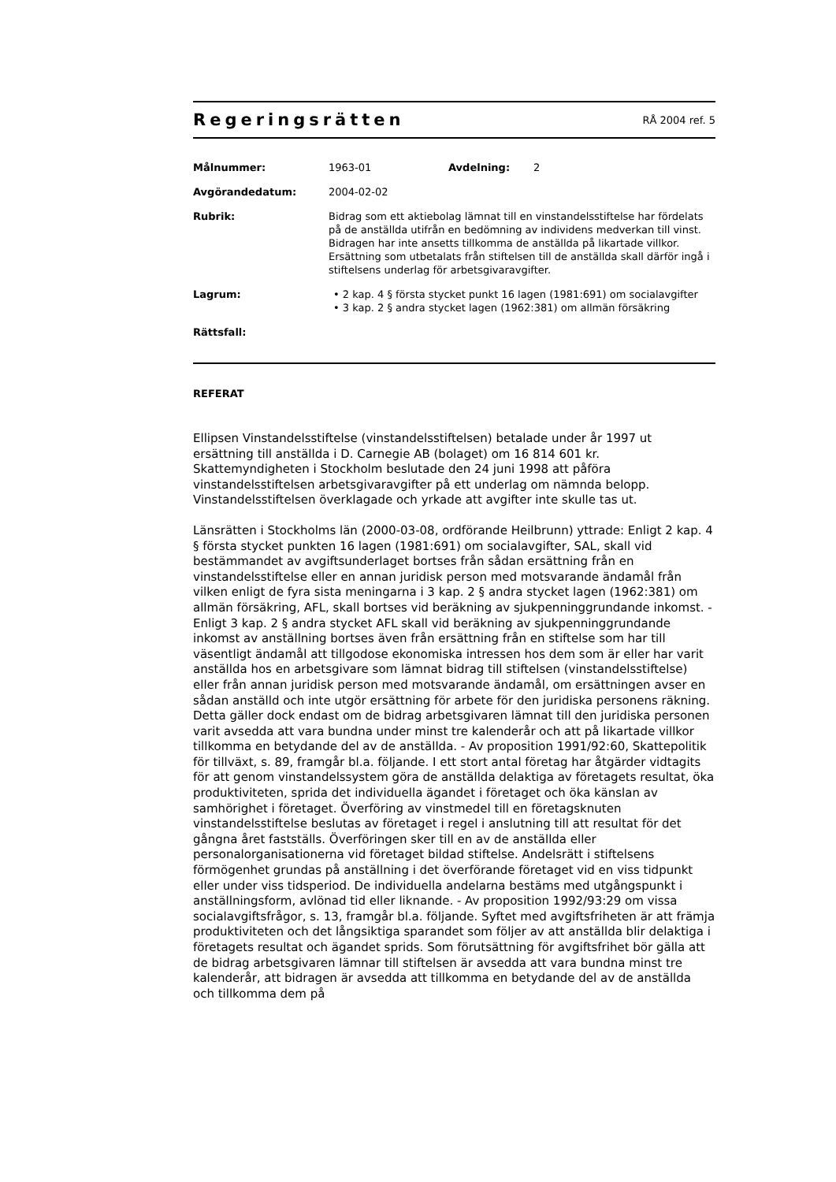Regeringsrätten RÅ 2004 ref. 5
Målnummer: 1963-01 Avdelning: 2
Avgörandedatum: 2004-02-02
Rubrik: Bidrag som ett aktiebolag lämnat till en vinstandelsstiftelse har fördelats på de anställda utifrån en bedömning av individens medverkan till vinst. Bidragen har inte ansetts tillkomma de anställda på likartade villkor. Ersättning som utbetalats från stiftelsen till de anställda skall därför ingå i stiftelsens underlag för arbetsgivaravgifter.
Lagrum: • 2 kap. 4 § första stycket punkt 16 lagen (1981:691) om socialavgifter
• 3 kap. 2 § andra stycket lagen (1962:381) om allmän försäkring
Rättsfall:
REFERAT
Ellipsen Vinstandelsstiftelse (vinstandelsstiftelsen) betalade under år 1997 ut ersättning till anställda i D. Carnegie AB (bolaget) om 16 814 601 kr. Skattemyndigheten i Stockholm beslutade den 24 juni 1998 att påföra vinstandelsstiftelsen arbetsgivaravgifter på ett underlag om nämnda belopp. Vinstandelsstiftelsen överklagade och yrkade att avgifter inte skulle tas ut.
Länsrätten i Stockholms län (2000-03-08, ordförande Heilbrunn) yttrade: Enligt 2 kap. 4 § första stycket punkten 16 lagen (1981:691) om socialavgifter, SAL, skall vid bestämmandet av avgiftsunderlaget bortses från sådan ersättning från en vinstandelsstiftelse eller en annan juridisk person med motsvarande ändamål från vilken enligt de fyra sista meningarna i 3 kap. 2 § andra stycket lagen (1962:381) om allmän försäkring, AFL, skall bortses vid beräkning av sjukpenninggrundande inkomst. - Enligt 3 kap. 2 § andra stycket AFL skall vid beräkning av sjukpenninggrundande inkomst av anställning bortses även från ersättning från en stiftelse som har till väsentligt ändamål att tillgodose ekonomiska intressen hos dem som är eller har varit anställda hos en arbetsgivare som lämnat bidrag till stiftelsen (vinstandelsstiftelse) eller från annan juridisk person med motsvarande ändamål, om ersättningen avser en sådan anställd och inte utgör ersättning för arbete för den juridiska personens räkning. Detta gäller dock endast om de bidrag arbetsgivaren lämnat till den juridiska personen varit avsedda att vara bundna under minst tre kalenderår och att på likartade villkor tillkomma en betydande del av de anställda. - Av proposition 1991/92:60, Skattepolitik för tillväxt, s. 89, framgår bl.a. följande. I ett stort antal företag har åtgärder vidtagits för att genom vinstandelssystem göra de anställda delaktiga av företagets resultat, öka produktiviteten, sprida det individuella ägandet i företaget och öka känslan av samhörighet i företaget. Överföring av vinstmedel till en företagsknuten vinstandelsstiftelse beslutas av företaget i regel i anslutning till att resultat för det gångna året fastställs. Överföringen sker till en av de anställda eller personalorganisationerna vid företaget bildad stiftelse. Andelsrätt i stiftelsens förmögenhet grundas på anställning i det överförande företaget vid en viss tidpunkt eller under viss tidsperiod. De individuella andelarna bestäms med utgångspunkt i anställningsform, avlönad tid eller liknande. - Av proposition 1992/93:29 om vissa socialavgiftsfrågor, s. 13, framgår bl.a. följande. Syftet med avgiftsfriheten är att främja produktiviteten och det långsiktiga sparandet som följer av att anställda blir delaktiga i företagets resultat och ägandet sprids. Som förutsättning för avgiftsfrihet bör gälla att de bidrag arbetsgivaren lämnar till stiftelsen är avsedda att vara bundna minst tre kalenderår, att bidragen är avsedda att tillkomma en betydande del av de anställda och tillkomma dem på